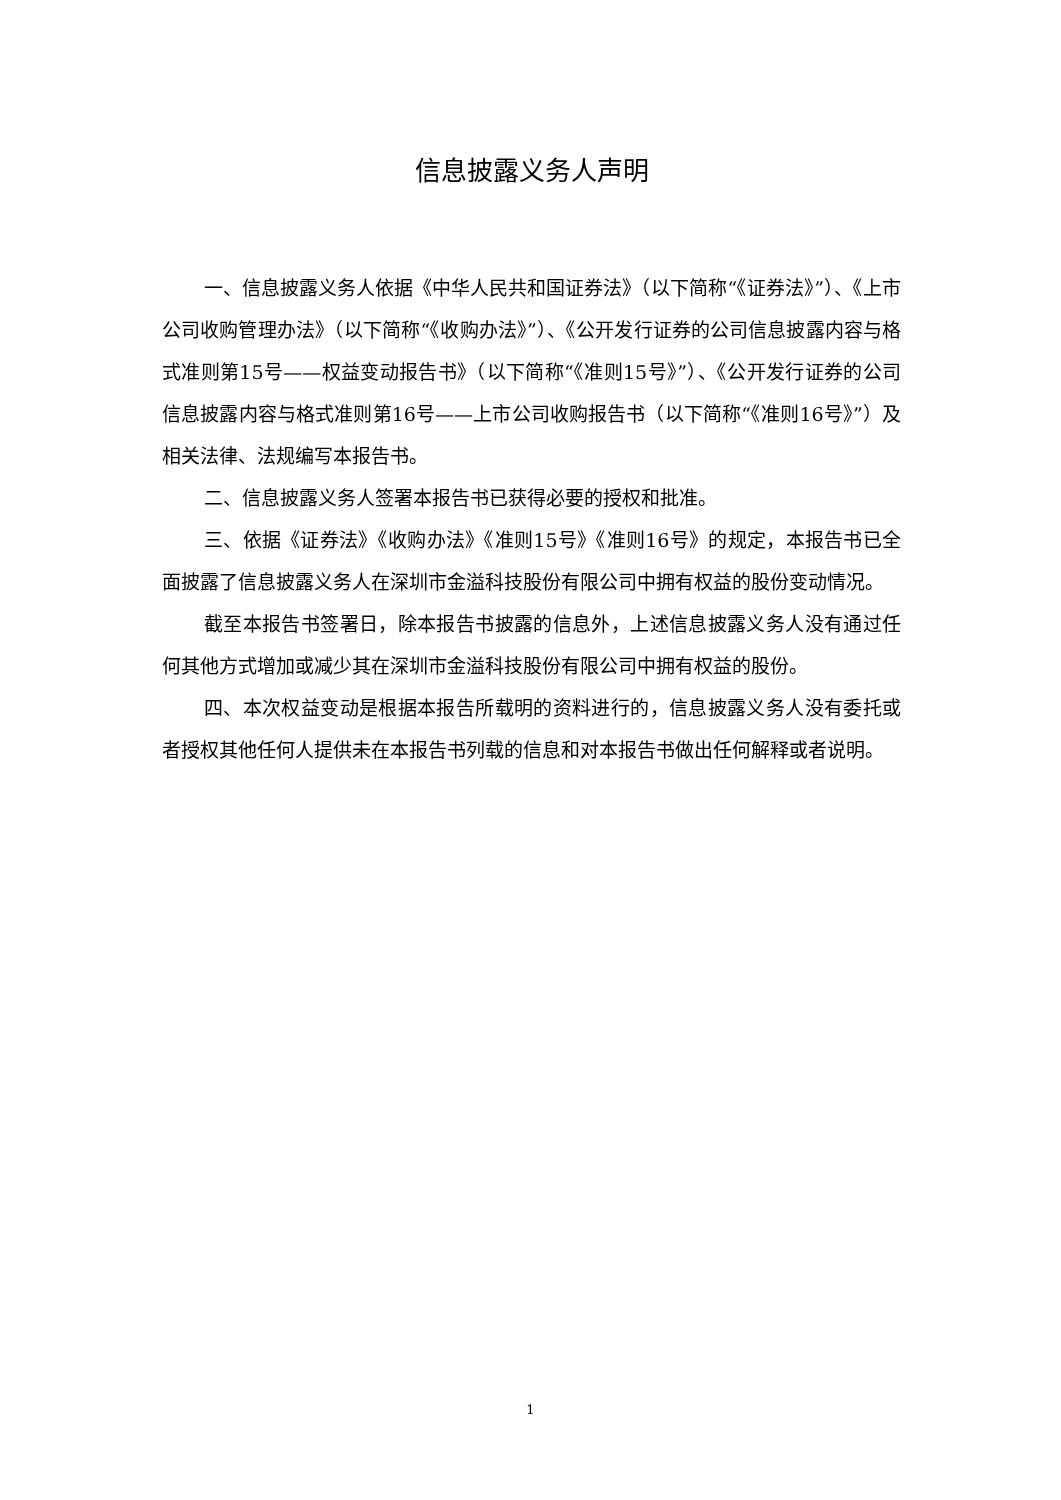信息披露义务人声明
一、信息披露义务人依据《中华人民共和国证券法》（以下简称“《证券法》”）、《上市公司收购管理办法》（以下简称“《收购办法》”）、《公开发行证券的公司信息披露内容与格式准则第15号——权益变动报告书》（以下简称“《准则15号》”）、《公开发行证券的公司信息披露内容与格式准则第16号——上市公司收购报告书（以下简称“《准则16号》”）及相关法律、法规编写本报告书。
二、信息披露义务人签署本报告书已获得必要的授权和批准。
三、依据《证券法》《收购办法》《准则15号》《准则16号》的规定，本报告书已全面披露了信息披露义务人在深圳市金溢科技股份有限公司中拥有权益的股份变动情况。
截至本报告书签署日，除本报告书披露的信息外，上述信息披露义务人没有通过任何其他方式增加或减少其在深圳市金溢科技股份有限公司中拥有权益的股份。
四、本次权益变动是根据本报告所载明的资料进行的，信息披露义务人没有委托或者授权其他任何人提供未在本报告书列载的信息和对本报告书做出任何解释或者说明。
1